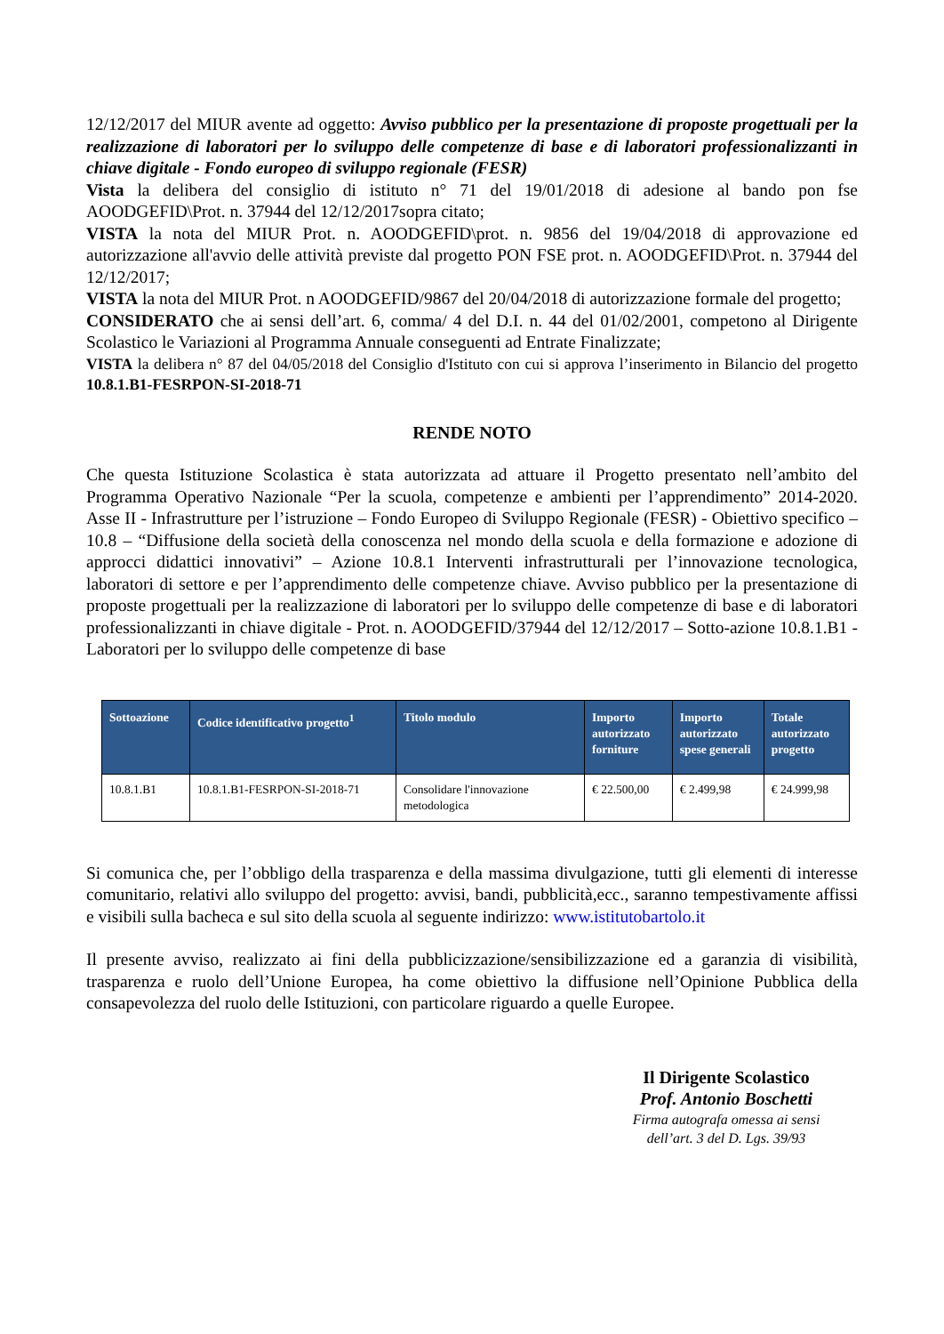12/12/2017 del MIUR avente ad oggetto: Avviso pubblico per la presentazione di proposte progettuali per la realizzazione di laboratori per lo sviluppo delle competenze di base e di laboratori professionalizzanti in chiave digitale - Fondo europeo di sviluppo regionale (FESR)
Vista la delibera del consiglio di istituto n° 71 del 19/01/2018 di adesione al bando pon fse AOODGEFID\Prot. n. 37944 del 12/12/2017sopra citato;
VISTA la nota del MIUR Prot. n. AOODGEFID\prot. n. 9856 del 19/04/2018 di approvazione ed autorizzazione all'avvio delle attività previste dal progetto PON FSE prot. n. AOODGEFID\Prot. n. 37944 del 12/12/2017;
VISTA la nota del MIUR Prot. n AOODGEFID/9867 del 20/04/2018 di autorizzazione formale del progetto;
CONSIDERATO che ai sensi dell’art. 6, comma/ 4 del D.I. n. 44 del 01/02/2001, competono al Dirigente Scolastico le Variazioni al Programma Annuale conseguenti ad Entrate Finalizzate;
VISTA la delibera n° 87 del 04/05/2018 del Consiglio d'Istituto con cui si approva l’inserimento in Bilancio del progetto 10.8.1.B1-FESRPON-SI-2018-71
RENDE NOTO
Che questa Istituzione Scolastica è stata autorizzata ad attuare il Progetto presentato nell’ambito del Programma Operativo Nazionale “Per la scuola, competenze e ambienti per l’apprendimento” 2014-2020. Asse II - Infrastrutture per l’istruzione – Fondo Europeo di Sviluppo Regionale (FESR) - Obiettivo specifico – 10.8 – “Diffusione della società della conoscenza nel mondo della scuola e della formazione e adozione di approcci didattici innovativi” – Azione 10.8.1 Interventi infrastrutturali per l’innovazione tecnologica, laboratori di settore e per l’apprendimento delle competenze chiave. Avviso pubblico per la presentazione di proposte progettuali per la realizzazione di laboratori per lo sviluppo delle competenze di base e di laboratori professionalizzanti in chiave digitale - Prot. n. AOODGEFID/37944 del 12/12/2017 – Sotto-azione 10.8.1.B1 - Laboratori per lo sviluppo delle competenze di base
| Sottoazione | Codice identificativo progetto<sup>1</sup> | Titolo modulo | Importo autorizzato forniture | Importo autorizzato spese generali | Totale autorizzato progetto |
| --- | --- | --- | --- | --- | --- |
| 10.8.1.B1 | 10.8.1.B1-FESRPON-SI-2018-71 | Consolidare l'innovazione metodologica | € 22.500,00 | € 2.499,98 | € 24.999,98 |
Si comunica che, per l’obbligo della trasparenza e della massima divulgazione, tutti gli elementi di interesse comunitario, relativi allo sviluppo del progetto: avvisi, bandi, pubblicità,ecc., saranno tempestivamente affissi e visibili sulla bacheca e sul sito della scuola al seguente indirizzo: www.istitutobartolo.it
Il presente avviso, realizzato ai fini della pubblicizzazione/sensibilizzazione ed a garanzia di visibilità, trasparenza e ruolo dell’Unione Europea, ha come obiettivo la diffusione nell’Opinione Pubblica della consapevolezza del ruolo delle Istituzioni, con particolare riguardo a quelle Europee.
Il Dirigente Scolastico
Prof. Antonio Boschetti
Firma autografa omessa ai sensi dell’art. 3 del D. Lgs. 39/93